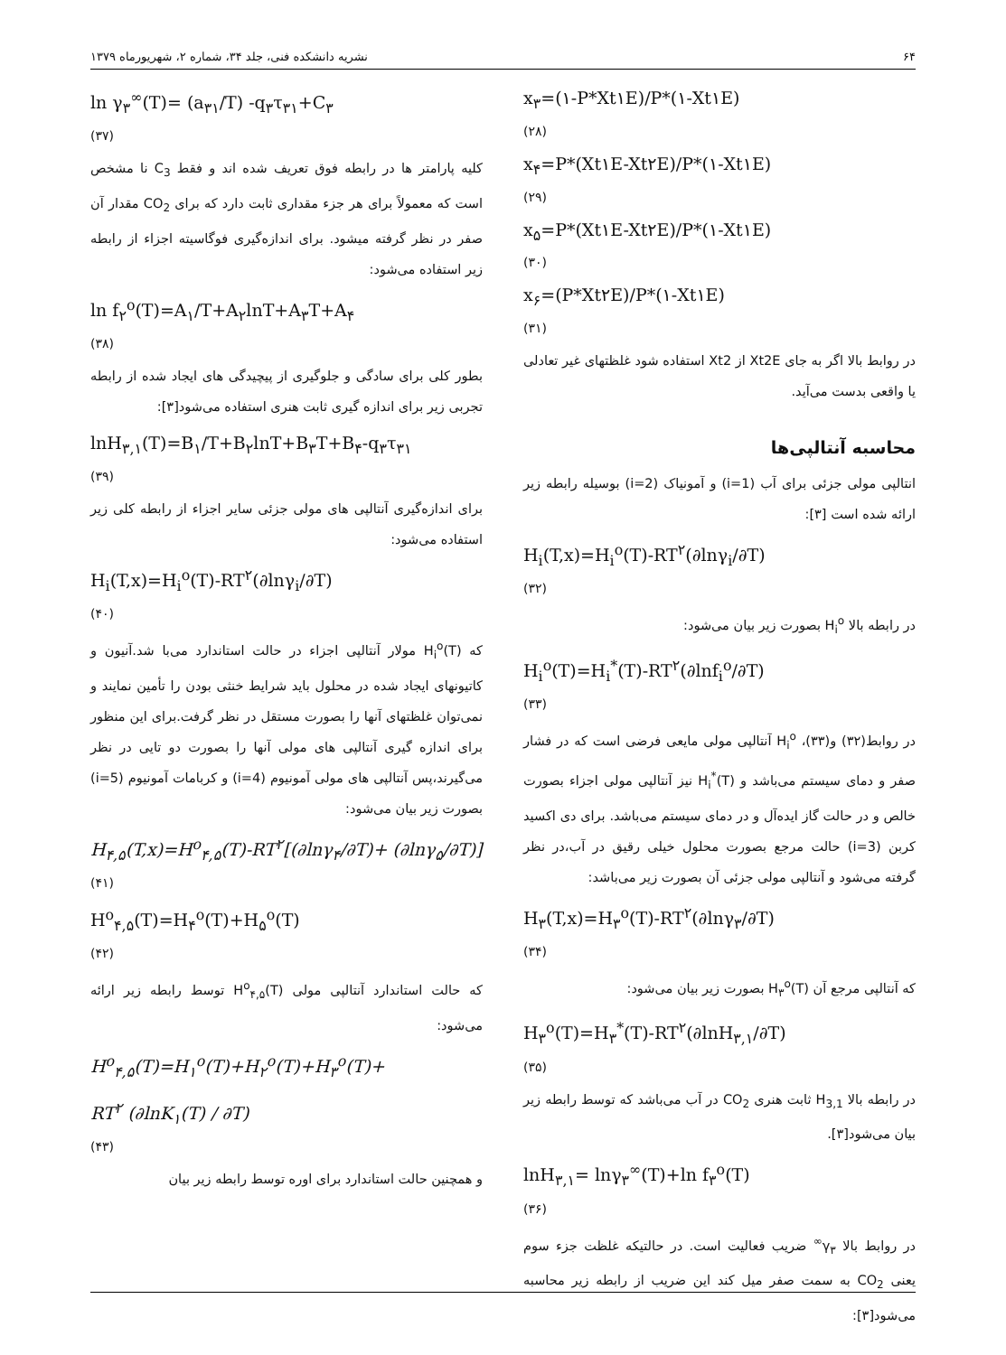۶۴ نشریه دانشکده فنی، جلد ۳۴، شماره ۲، شهریورماه ۱۳۷۹
x<sub>۳</sub>=(۱-P*Xt۱E)/P*(۱-Xt۱E)
(۲۸)
x<sub>۴</sub>=P*(Xt۱E-Xt۲E)/P*(۱-Xt۱E)
(۲۹)
x<sub>۵</sub>=P*(Xt۱E-Xt۲E)/P*(۱-Xt۱E)
(۳۰)
x<sub>۶</sub>=(P*Xt۲E)/P*(۱-Xt۱E)
(۳۱)
در روابط بالا اگر به جای Xt2E از Xt2 استفاده شود غلظتهای غیر تعادلی یا واقعی بدست می‌آید.
محاسبه آنتالپی‌ها
انتالپی مولی جزئی برای آب (i=1) و آمونیاک (i=2) بوسیله رابطه زیر ارائه شده است [۳]:
H<sub>i</sub>(T,x)=H<sub>i</sub><sup>o</sup>(T)-RT<sup>۲</sup>(∂lnγ<sub>i</sub>/∂T)
(۳۲)
در رابطه بالا H<sub>i</sub><sup>o</sup> بصورت زیر بیان می‌شود:
H<sub>i</sub><sup>o</sup>(T)=H<sub>i</sub><sup>*</sup>(T)-RT<sup>۲</sup>(∂lnf<sub>i</sub><sup>o</sup>/∂T)
(۳۳)
در روابط(۳۲) و(۳۳)، H<sub>i</sub><sup>o</sup> آنتالپی مولی مایعی فرضی است که در فشار صفر و دمای سیستم می‌باشد و H<sub>i</sub><sup>*</sup>(T) نیز آنتالپی مولی اجزاء بصورت خالص و در حالت گاز ایده‌آل و در دمای سیستم می‌باشد. برای دی اکسید کربن (i=3) حالت مرجع بصورت محلول خیلی رقیق در آب،در نظر گرفته می‌شود و آنتالپی مولی جزئی آن بصورت زیر می‌باشد:
H<sub>۳</sub>(T,x)=H<sub>۳</sub><sup>o</sup>(T)-RT<sup>۲</sup>(∂lnγ<sub>۳</sub>/∂T)
(۳۴)
که آنتالپی مرجع آن H<sub>۳</sub><sup>o</sup>(T) بصورت زیر بیان می‌شود:
H<sub>۳</sub><sup>o</sup>(T)=H<sub>۳</sub><sup>*</sup>(T)-RT<sup>۲</sup>(∂lnH<sub>۳,۱</sub>/∂T)
(۳۵)
در رابطه بالا H<sub>3,1</sub> ثابت هنری CO<sub>2</sub> در آب می‌باشد که توسط رابطه زیر بیان می‌شود[۳].
lnH<sub>۳,۱</sub>= lnγ<sub>۳</sub><sup>∞</sup>(T)+ln f<sub>۳</sub><sup>o</sup>(T)
(۳۶)
در روابط بالا γ<sub>۳</sub><sup>∞</sup> ضریب فعالیت است. در حالتیکه غلظت جزء سوم یعنی CO<sub>2</sub> به سمت صفر میل کند این ضریب از رابطه زیر محاسبه می‌شود[۳]:
ln γ<sub>۳</sub><sup>∞</sup>(T)= (a<sub>۳۱</sub>/T) -q<sub>۳</sub>τ<sub>۳۱</sub>+C<sub>۳</sub>
(۳۷)
کلیه پارامتر ها در رابطه فوق تعریف شده اند و فقط C<sub>3</sub> نا مشخص است که معمولاً برای هر جزء مقداری ثابت دارد که برای CO<sub>2</sub> مقدار آن صفر در نظر گرفته میشود. برای اندازه‌گیری فوگاسیته اجزاء از رابطه زیر استفاده می‌شود:
ln f<sub>۲</sub><sup>o</sup>(T)=A<sub>۱</sub>/T+A<sub>۲</sub>lnT+A<sub>۳</sub>T+A<sub>۴</sub>
(۳۸)
بطور کلی برای سادگی و جلوگیری از پیچیدگی های ایجاد شده از رابطه تجربی زیر برای اندازه گیری ثابت هنری استفاده می‌شود[۳]:
lnH<sub>۳,۱</sub>(T)=B<sub>۱</sub>/T+B<sub>۲</sub>lnT+B<sub>۳</sub>T+B<sub>۴</sub>-q<sub>۳</sub>τ<sub>۳۱</sub>
(۳۹)
برای اندازه‌گیری آنتالپی های مولی جزئی سایر اجزاء از رابطه کلی زیر استفاده می‌شود:
H<sub>i</sub>(T,x)=H<sub>i</sub><sup>o</sup>(T)-RT<sup>۲</sup>(∂lnγ<sub>i</sub>/∂T)
(۴۰)
که H<sub>i</sub><sup>o</sup>(T) مولار آنتالپی اجزاء در حالت استاندارد می‌با شد.آنیون و کاتیونهای ایجاد شده در محلول باید شرایط خنثی بودن را تأمین نمایند و نمی‌توان غلظتهای آنها را بصورت مستقل در نظر گرفت.برای این منظور برای اندازه گیری آنتالپی های مولی آنها را بصورت دو تایی در نظر می‌گیرند،پس آنتالپی های مولی آمونیوم (i=4) و کربامات آمونیوم (i=5) بصورت زیر بیان می‌شود:
H<sub>۴,۵</sub>(T,x)=H<sup>o</sup><sub>۴,۵</sub>(T)-RT<sup>۲</sup>[(∂lnγ<sub>۴</sub>/∂T)+ (∂lnγ<sub>۵</sub>/∂T)]
(۴۱)
H<sup>o</sup><sub>۴,۵</sub>(T)=H<sub>۴</sub><sup>o</sup>(T)+H<sub>۵</sub><sup>o</sup>(T)
(۴۲)
که حالت استاندارد آنتالپی مولی H<sup>o</sup><sub>۴,۵</sub>(T) توسط رابطه زیر ارائه می‌شود:
H<sup>o</sup><sub>۴,۵</sub>(T)=H<sub>۱</sub><sup>o</sup>(T)+H<sub>۲</sub><sup>o</sup>(T)+H<sub>۳</sub><sup>o</sup>(T)+
RT<sup>۲</sup> (∂lnK<sub>۱</sub>(T) / ∂T)
(۴۳)
و همچنین حالت استاندارد برای اوره توسط رابطه زیر بیان